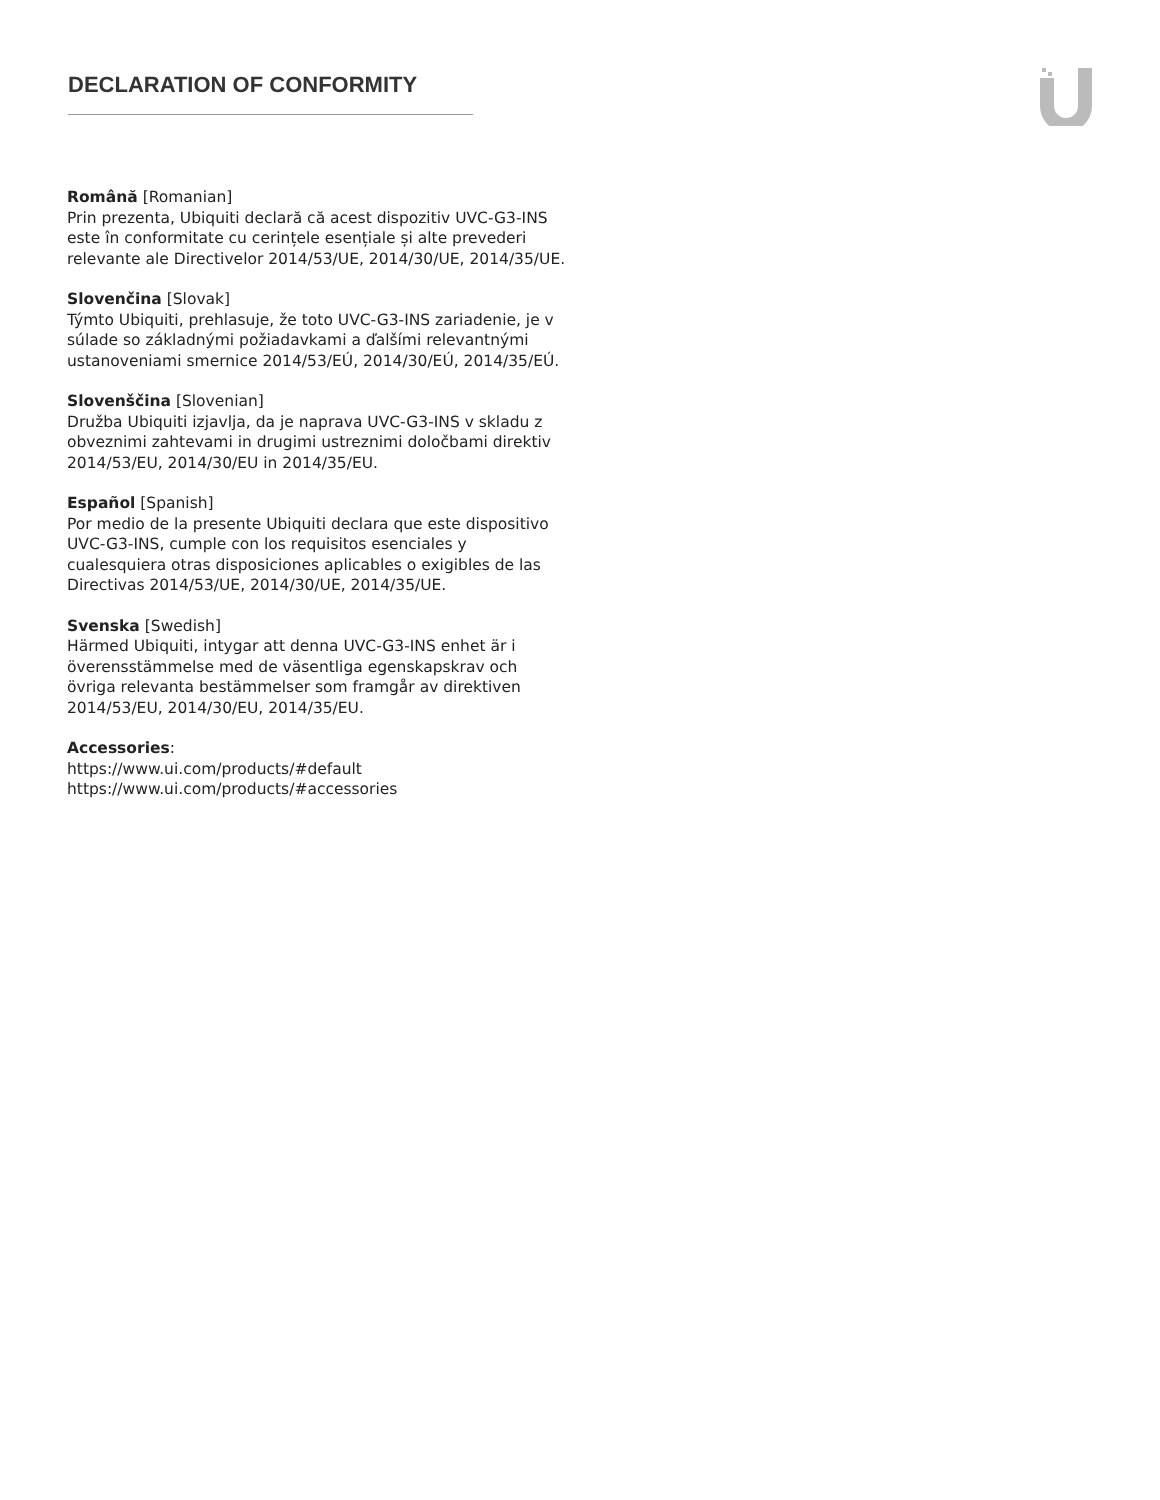DECLARATION OF CONFORMITY
Română [Romanian]
Prin prezenta, Ubiquiti declară că acest dispozitiv UVC-G3-INS este în conformitate cu cerințele esențiale și alte prevederi relevante ale Directivelor 2014/53/UE, 2014/30/UE, 2014/35/UE.
Slovenčina [Slovak]
Týmto Ubiquiti, prehlasuje, že toto UVC-G3-INS zariadenie, je v súlade so základnými požiadavkami a ďalšími relevantnými ustanoveniami smernice 2014/53/EÚ, 2014/30/EÚ, 2014/35/EÚ.
Slovenščina [Slovenian]
Družba Ubiquiti izjavlja, da je naprava UVC-G3-INS v skladu z obveznimi zahtevami in drugimi ustreznimi določbami direktiv 2014/53/EU, 2014/30/EU in 2014/35/EU.
Español [Spanish]
Por medio de la presente Ubiquiti declara que este dispositivo UVC-G3-INS, cumple con los requisitos esenciales y cualesquiera otras disposiciones aplicables o exigibles de las Directivas 2014/53/UE, 2014/30/UE, 2014/35/UE.
Svenska [Swedish]
Härmed Ubiquiti, intygar att denna UVC-G3-INS enhet är i överensstämmelse med de väsentliga egenskapskrav och övriga relevanta bestämmelser som framgår av direktiven 2014/53/EU, 2014/30/EU, 2014/35/EU.
Accessories:
https://www.ui.com/products/#default
https://www.ui.com/products/#accessories